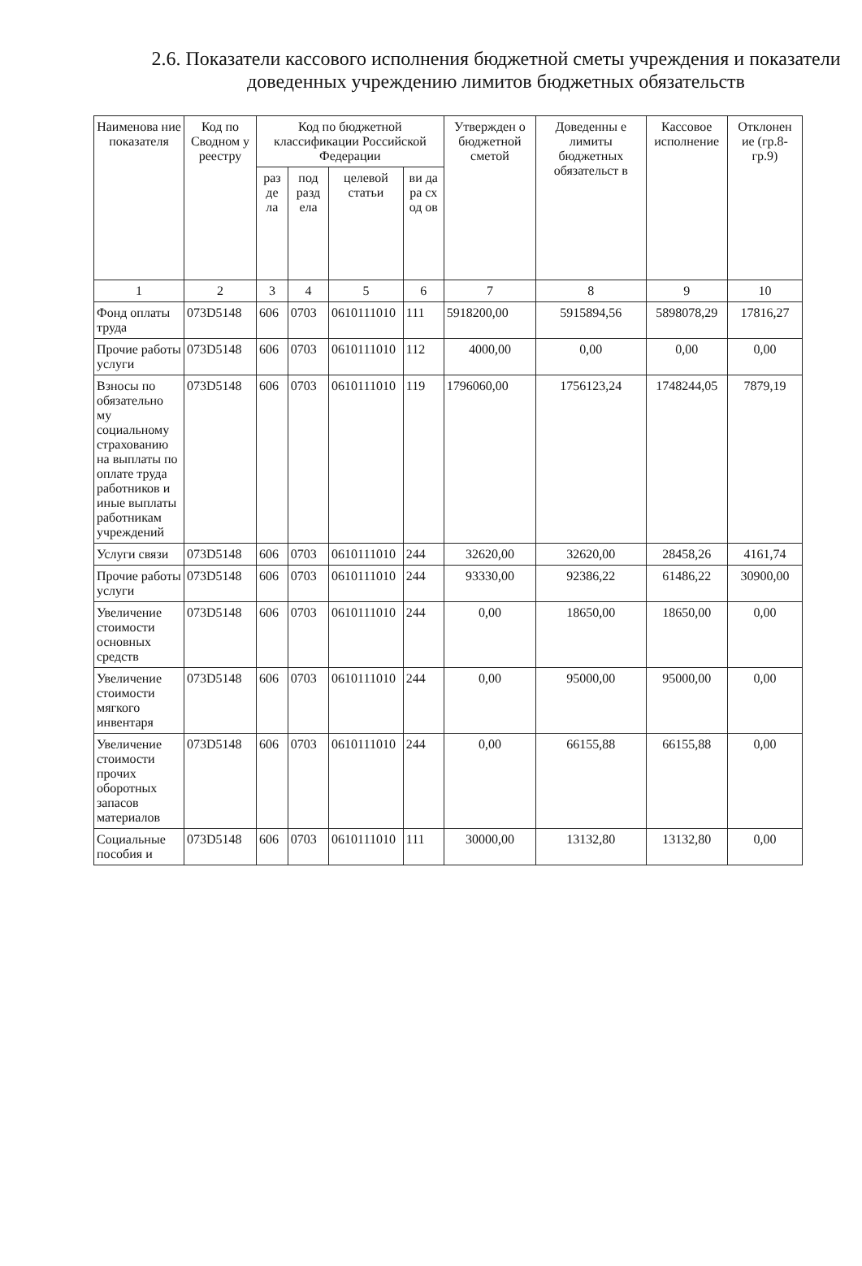2.6. Показатели кассового исполнения бюджетной сметы учреждения и показатели доведенных учреждению лимитов бюджетных обязательств
| Наименова ние показателя | Код по Сводном у реестру | Код по бюджетной классификации Российской Федерации | | | | Утвержден о бюджетной сметой | Доведенны е лимиты бюджетных обязательст в | Кассовое исполнение | Отклонен ие (гр.8-гр.9) |
| --- | --- | --- | --- | --- | --- | --- | --- | --- | --- |
| | | раз де ла | под разд ела | целевой статьи | ви да ра сх од ов | | | | |
| 1 | 2 | 3 | 4 | 5 | 6 | 7 | 8 | 9 | 10 |
| Фонд оплаты труда | 073D5148 | 606 | 0703 | 0610111010 | 111 | 5918200,00 | 5915894,56 | 5898078,29 | 17816,27 |
| Прочие работы услуги | 073D5148 | 606 | 0703 | 0610111010 | 112 | 4000,00 | 0,00 | 0,00 | 0,00 |
| Взносы по обязательно му социальному страхованию на выплаты по оплате труда работников и иные выплаты работникам учреждений | 073D5148 | 606 | 0703 | 0610111010 | 119 | 1796060,00 | 1756123,24 | 1748244,05 | 7879,19 |
| Услуги связи | 073D5148 | 606 | 0703 | 0610111010 | 244 | 32620,00 | 32620,00 | 28458,26 | 4161,74 |
| Прочие работы услуги | 073D5148 | 606 | 0703 | 0610111010 | 244 | 93330,00 | 92386,22 | 61486,22 | 30900,00 |
| Увеличение стоимости основных средств | 073D5148 | 606 | 0703 | 0610111010 | 244 | 0,00 | 18650,00 | 18650,00 | 0,00 |
| Увеличение стоимости мягкого инвентаря | 073D5148 | 606 | 0703 | 0610111010 | 244 | 0,00 | 95000,00 | 95000,00 | 0,00 |
| Увеличение стоимости прочих оборотных запасов материалов | 073D5148 | 606 | 0703 | 0610111010 | 244 | 0,00 | 66155,88 | 66155,88 | 0,00 |
| Социальные пособия и | 073D5148 | 606 | 0703 | 0610111010 | 111 | 30000,00 | 13132,80 | 13132,80 | 0,00 |